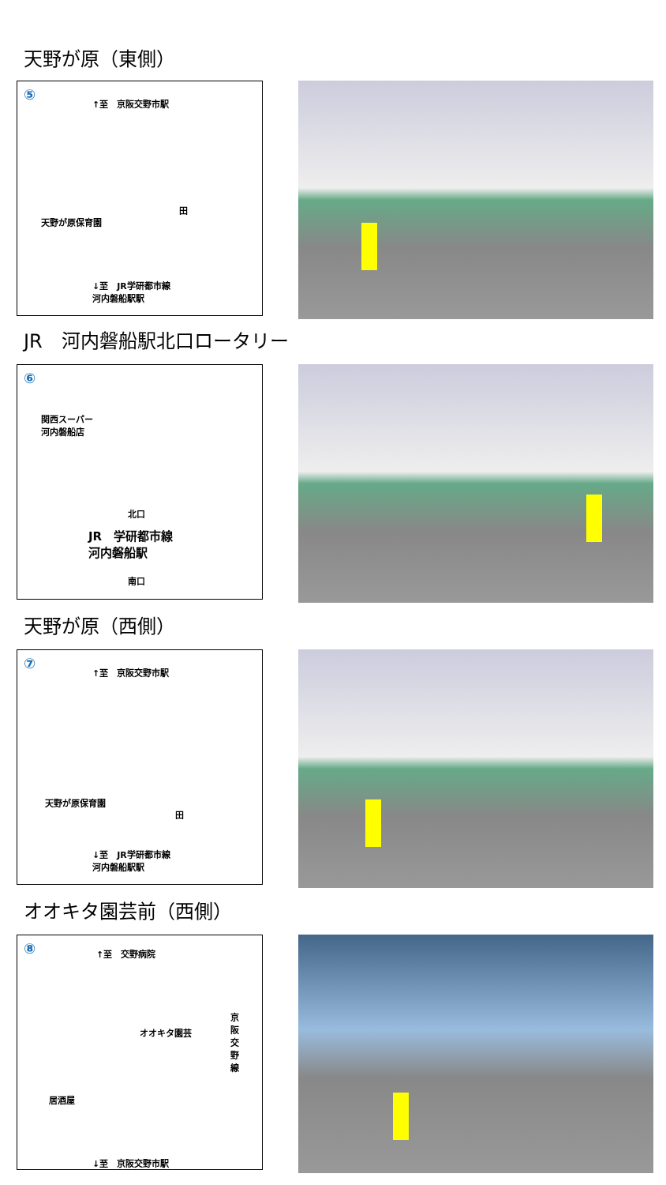天野が原（東側）
⑤ ↑至　京阪交野市駅
天野が原保育園
田
↓至　JR学研都市線
河内磐船駅駅
JR　河内磐船駅北口ロータリー
⑥
関西スーパー
河内磐船店
北口
JR　学研都市線
河内磐船駅
南口
天野が原（西側）
⑦ ↑至　京阪交野市駅
天野が原保育園
田
↓至　JR学研都市線
河内磐船駅駅
オオキタ園芸前（西側）
⑧ ↑至　交野病院
オオキタ園芸
京阪交野線
居酒屋
↓至　京阪交野市駅